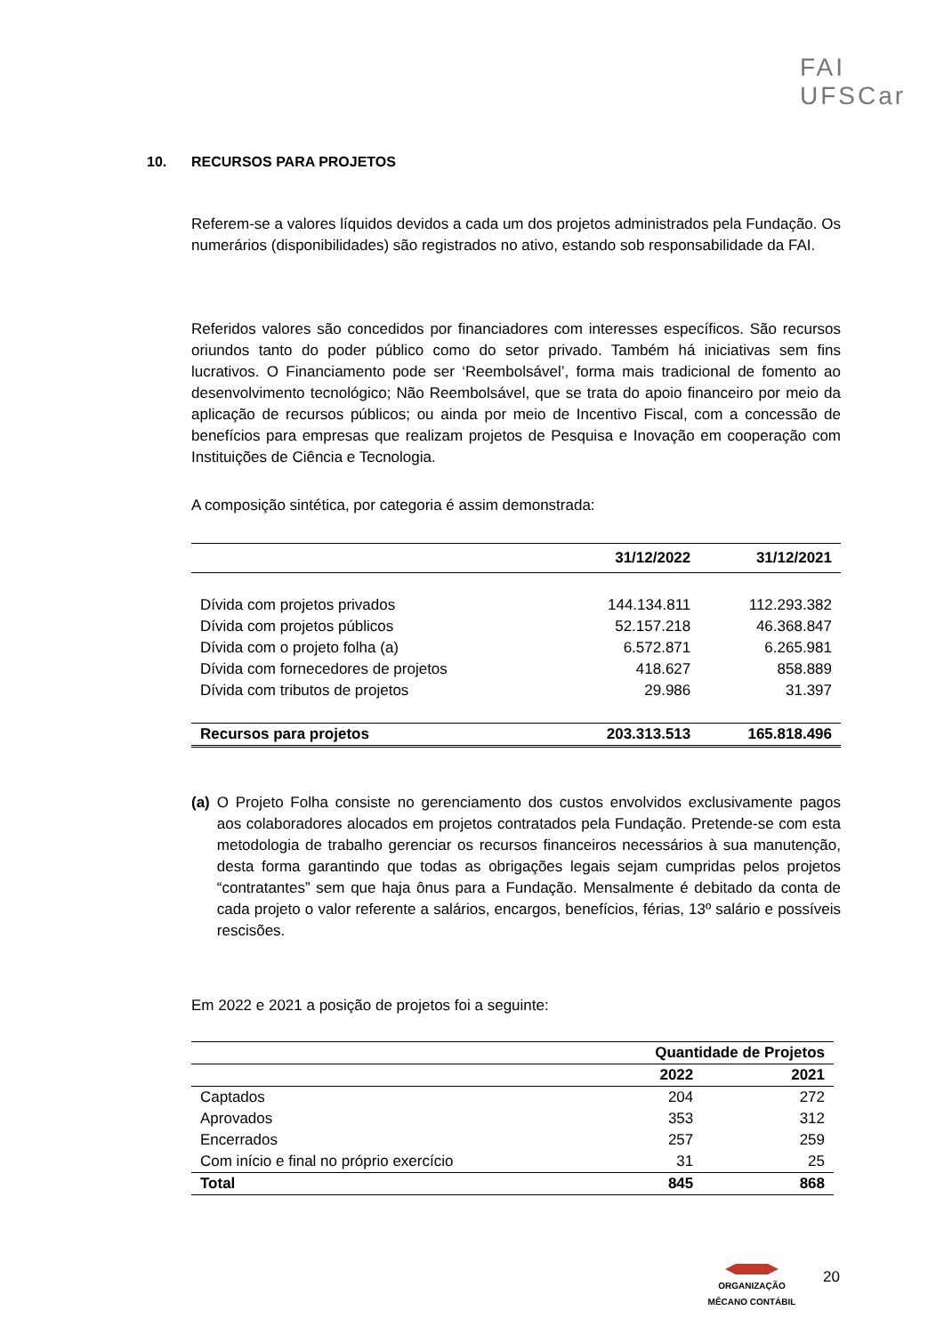FAI
UFSCar
10. RECURSOS PARA PROJETOS
Referem-se a valores líquidos devidos a cada um dos projetos administrados pela Fundação. Os numerários (disponibilidades) são registrados no ativo, estando sob responsabilidade da FAI.
Referidos valores são concedidos por financiadores com interesses específicos. São recursos oriundos tanto do poder público como do setor privado. Também há iniciativas sem fins lucrativos. O Financiamento pode ser ‘Reembolsável’, forma mais tradicional de fomento ao desenvolvimento tecnológico; Não Reembolsável, que se trata do apoio financeiro por meio da aplicação de recursos públicos; ou ainda por meio de Incentivo Fiscal, com a concessão de benefícios para empresas que realizam projetos de Pesquisa e Inovação em cooperação com Instituições de Ciência e Tecnologia.
A composição sintética, por categoria é assim demonstrada:
| | 31/12/2022 | 31/12/2021 |
| --- | --- | --- |
| Dívida com projetos privados | 144.134.811 | 112.293.382 |
| Dívida com projetos públicos | 52.157.218 | 46.368.847 |
| Dívida com o projeto folha (a) | 6.572.871 | 6.265.981 |
| Dívida com fornecedores de projetos | 418.627 | 858.889 |
| Dívida com tributos de projetos | 29.986 | 31.397 |
| Recursos para projetos | 203.313.513 | 165.818.496 |
(a) O Projeto Folha consiste no gerenciamento dos custos envolvidos exclusivamente pagos aos colaboradores alocados em projetos contratados pela Fundação. Pretende-se com esta metodologia de trabalho gerenciar os recursos financeiros necessários à sua manutenção, desta forma garantindo que todas as obrigações legais sejam cumpridas pelos projetos “contratantes” sem que haja ônus para a Fundação. Mensalmente é debitado da conta de cada projeto o valor referente a salários, encargos, benefícios, férias, 13º salário e possíveis rescisões.
Em 2022 e 2021 a posição de projetos foi a seguinte:
| | Quantidade de Projetos | |
| --- | --- | --- |
| | 2022 | 2021 |
| Captados | 204 | 272 |
| Aprovados | 353 | 312 |
| Encerrados | 257 | 259 |
| Com início e final no próprio exercício | 31 | 25 |
| Total | 845 | 868 |
ORGANIZAÇÃO
MÊCANO CONTÁBIL
20